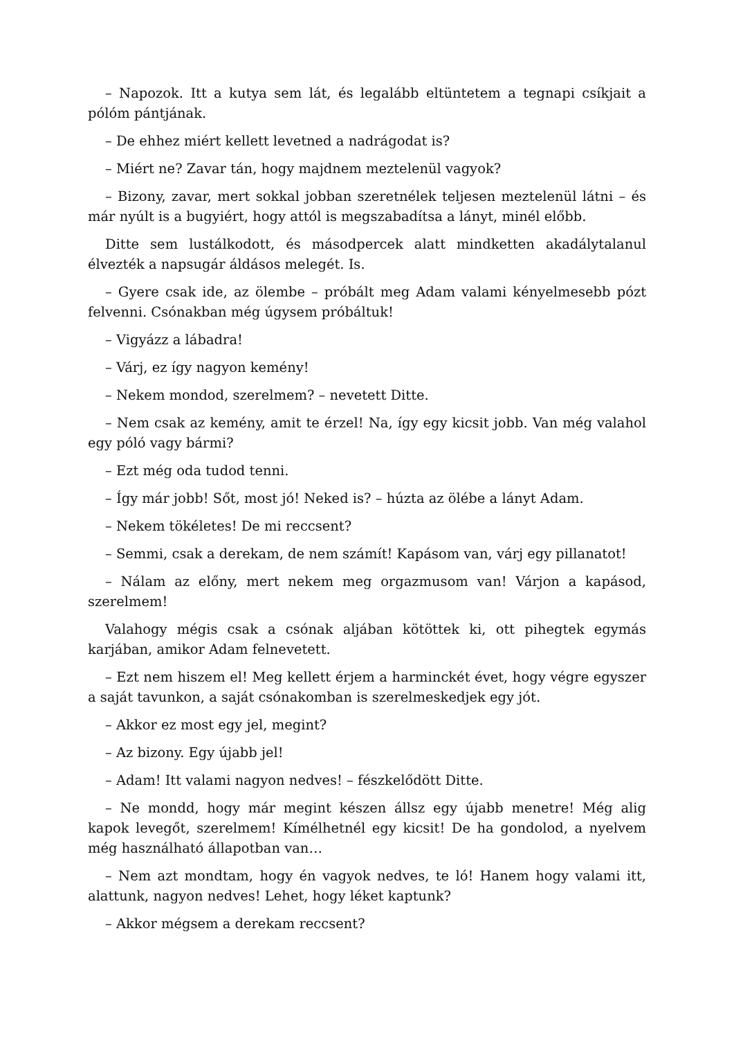– Napozok. Itt a kutya sem lát, és legalább eltüntetem a tegnapi csíkjait a pólóm pántjának.
– De ehhez miért kellett levetned a nadrágodat is?
– Miért ne? Zavar tán, hogy majdnem meztelenül vagyok?
– Bizony, zavar, mert sokkal jobban szeretnélek teljesen meztelenül látni – és már nyúlt is a bugyiért, hogy attól is megszabadítsa a lányt, minél előbb.
Ditte sem lustálkodott, és másodpercek alatt mindketten akadálytalanul élvezték a napsugár áldásos melegét. Is.
– Gyere csak ide, az ölembe – próbált meg Adam valami kényelmesebb pózt felvenni. Csónakban még úgysem próbáltuk!
– Vigyázz a lábadra!
– Várj, ez így nagyon kemény!
– Nekem mondod, szerelmem? – nevetett Ditte.
– Nem csak az kemény, amit te érzel! Na, így egy kicsit jobb. Van még valahol egy póló vagy bármi?
– Ezt még oda tudod tenni.
– Így már jobb! Sőt, most jó! Neked is? – húzta az ölébe a lányt Adam.
– Nekem tökéletes! De mi reccsent?
– Semmi, csak a derekam, de nem számít! Kapásom van, várj egy pillanatot!
– Nálam az előny, mert nekem meg orgazmusom van! Várjon a kapásod, szerelmem!
Valahogy mégis csak a csónak aljában kötöttek ki, ott pihegtek egymás karjában, amikor Adam felnevetett.
– Ezt nem hiszem el! Meg kellett érjem a harminckét évet, hogy végre egyszer a saját tavunkon, a saját csónakomban is szerelmeskedjek egy jót.
– Akkor ez most egy jel, megint?
– Az bizony. Egy újabb jel!
– Adam! Itt valami nagyon nedves! – fészkelődött Ditte.
– Ne mondd, hogy már megint készen állsz egy újabb menetre! Még alig kapok levegőt, szerelmem! Kímélhetnél egy kicsit! De ha gondolod, a nyelvem még használható állapotban van…
– Nem azt mondtam, hogy én vagyok nedves, te ló! Hanem hogy valami itt, alattunk, nagyon nedves! Lehet, hogy léket kaptunk?
– Akkor mégsem a derekam reccsent?